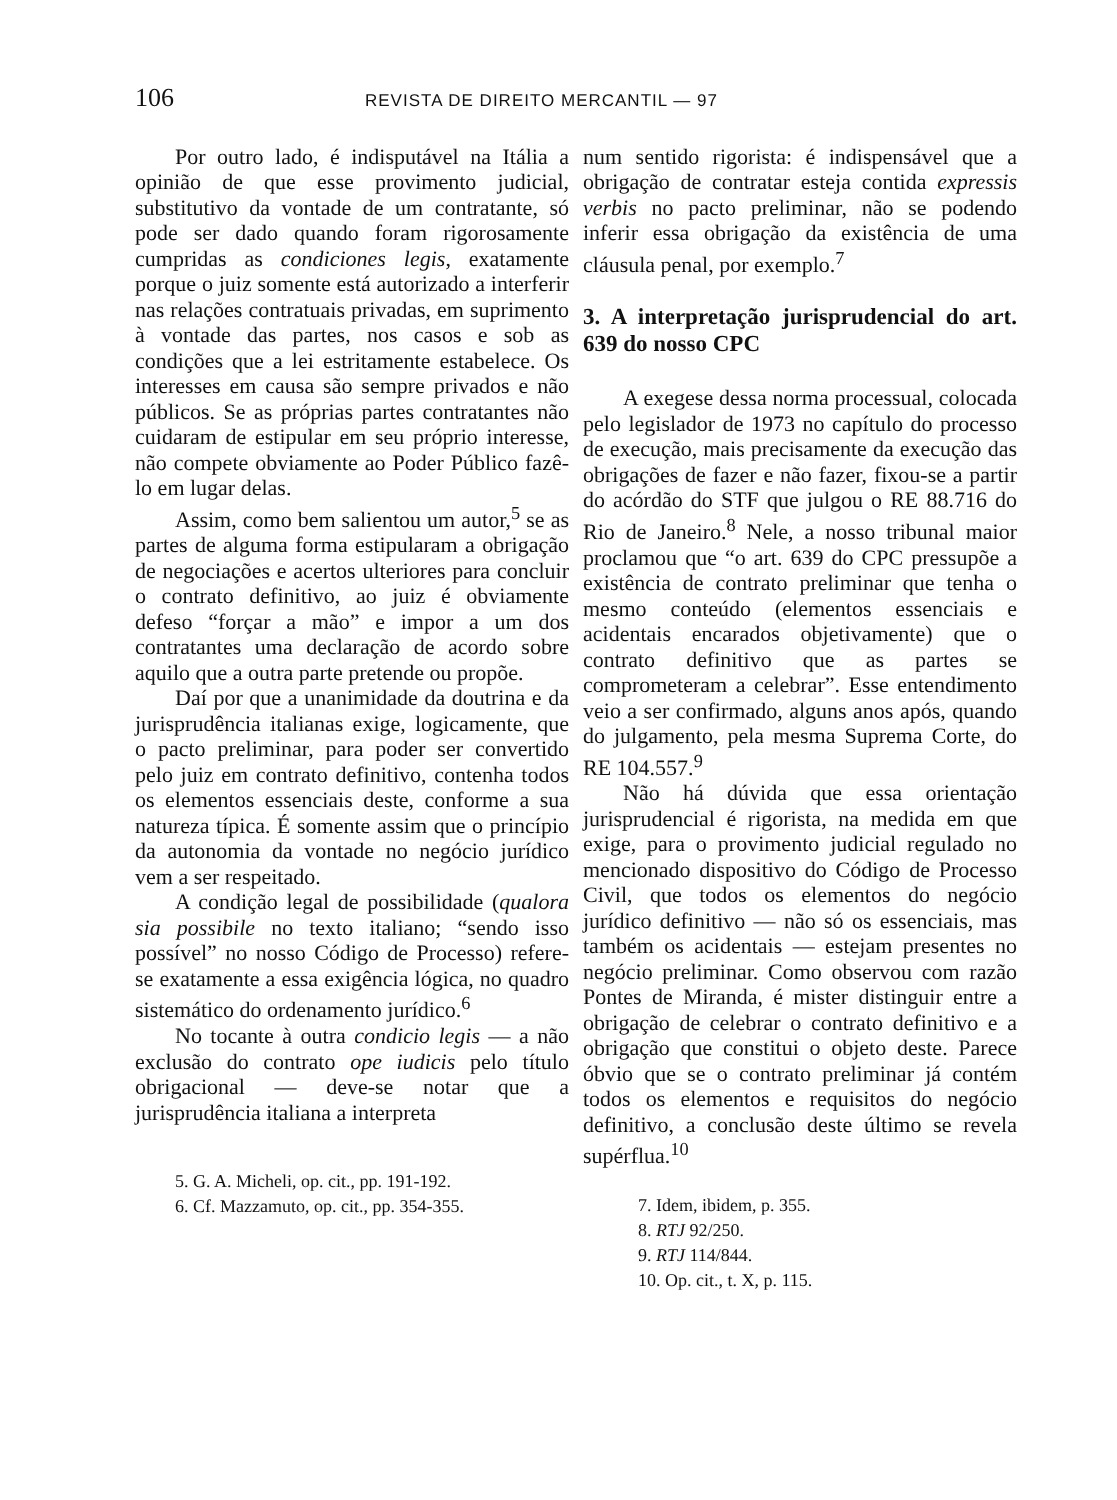106 REVISTA DE DIREITO MERCANTIL — 97
Por outro lado, é indisputável na Itália a opinião de que esse provimento judicial, substitutivo da vontade de um contratante, só pode ser dado quando foram rigorosamente cumpridas as condiciones legis, exatamente porque o juiz somente está autorizado a interferir nas relações contratuais privadas, em suprimento à vontade das partes, nos casos e sob as condições que a lei estritamente estabelece. Os interesses em causa são sempre privados e não públicos. Se as próprias partes contratantes não cuidaram de estipular em seu próprio interesse, não compete obviamente ao Poder Público fazê-lo em lugar delas.
Assim, como bem salientou um autor,<sup>5</sup> se as partes de alguma forma estipularam a obrigação de negociações e acertos ulteriores para concluir o contrato definitivo, ao juiz é obviamente defeso “forçar a mão” e impor a um dos contratantes uma declaração de acordo sobre aquilo que a outra parte pretende ou propõe.
Daí por que a unanimidade da doutrina e da jurisprudência italianas exige, logicamente, que o pacto preliminar, para poder ser convertido pelo juiz em contrato definitivo, contenha todos os elementos essenciais deste, conforme a sua natureza típica. É somente assim que o princípio da autonomia da vontade no negócio jurídico vem a ser respeitado.
A condição legal de possibilidade (qualora sia possibile no texto italiano; “sendo isso possível” no nosso Código de Processo) refere-se exatamente a essa exigência lógica, no quadro sistemático do ordenamento jurídico.<sup>6</sup>
No tocante à outra condicio legis — a não exclusão do contrato ope iudicis pelo título obrigacional — deve-se notar que a jurisprudência italiana a interpreta
5. G. A. Micheli, op. cit., pp. 191-192.
6. Cf. Mazzamuto, op. cit., pp. 354-355.
num sentido rigorista: é indispensável que a obrigação de contratar esteja contida expressis verbis no pacto preliminar, não se podendo inferir essa obrigação da existência de uma cláusula penal, por exemplo.<sup>7</sup>
3. A interpretação jurisprudencial do art. 639 do nosso CPC
A exegese dessa norma processual, colocada pelo legislador de 1973 no capítulo do processo de execução, mais precisamente da execução das obrigações de fazer e não fazer, fixou-se a partir do acórdão do STF que julgou o RE 88.716 do Rio de Janeiro.<sup>8</sup> Nele, a nosso tribunal maior proclamou que “o art. 639 do CPC pressupõe a existência de contrato preliminar que tenha o mesmo conteúdo (elementos essenciais e acidentais encarados objetivamente) que o contrato definitivo que as partes se comprometeram a celebrar”. Esse entendimento veio a ser confirmado, alguns anos após, quando do julgamento, pela mesma Suprema Corte, do RE 104.557.<sup>9</sup>
Não há dúvida que essa orientação jurisprudencial é rigorista, na medida em que exige, para o provimento judicial regulado no mencionado dispositivo do Código de Processo Civil, que todos os elementos do negócio jurídico definitivo — não só os essenciais, mas também os acidentais — estejam presentes no negócio preliminar. Como observou com razão Pontes de Miranda, é mister distinguir entre a obrigação de celebrar o contrato definitivo e a obrigação que constitui o objeto deste. Parece óbvio que se o contrato preliminar já contém todos os elementos e requisitos do negócio definitivo, a conclusão deste último se revela supérflua.<sup>10</sup>
7. Idem, ibidem, p. 355.
8. RTJ 92/250.
9. RTJ 114/844.
10. Op. cit., t. X, p. 115.